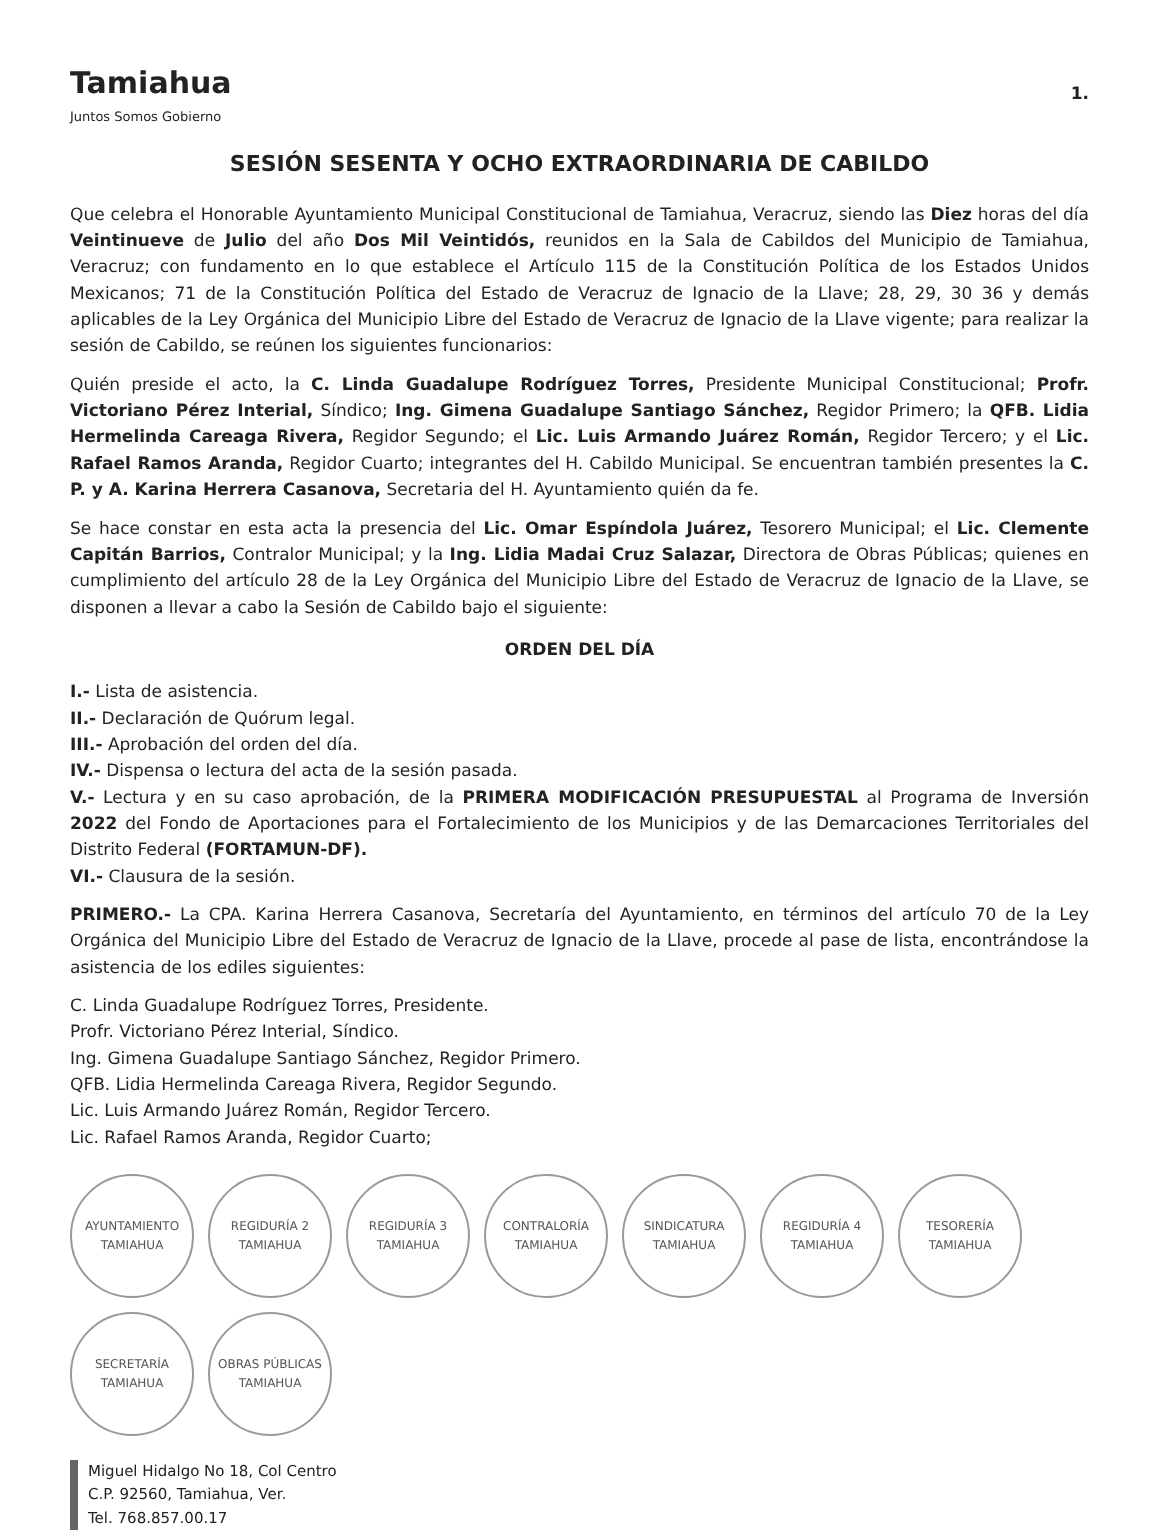Tamiahua
Juntos Somos Gobierno
1.
SESIÓN SESENTA Y OCHO EXTRAORDINARIA DE CABILDO
Que celebra el Honorable Ayuntamiento Municipal Constitucional de Tamiahua, Veracruz, siendo las Diez horas del día Veintinueve de Julio del año Dos Mil Veintidós, reunidos en la Sala de Cabildos del Municipio de Tamiahua, Veracruz; con fundamento en lo que establece el Artículo 115 de la Constitución Política de los Estados Unidos Mexicanos; 71 de la Constitución Política del Estado de Veracruz de Ignacio de la Llave; 28, 29, 30 36 y demás aplicables de la Ley Orgánica del Municipio Libre del Estado de Veracruz de Ignacio de la Llave vigente; para realizar la sesión de Cabildo, se reúnen los siguientes funcionarios:
Quién preside el acto, la C. Linda Guadalupe Rodríguez Torres, Presidente Municipal Constitucional; Profr. Victoriano Pérez Interial, Síndico; Ing. Gimena Guadalupe Santiago Sánchez, Regidor Primero; la QFB. Lidia Hermelinda Careaga Rivera, Regidor Segundo; el Lic. Luis Armando Juárez Román, Regidor Tercero; y el Lic. Rafael Ramos Aranda, Regidor Cuarto; integrantes del H. Cabildo Municipal. Se encuentran también presentes la C. P. y A. Karina Herrera Casanova, Secretaria del H. Ayuntamiento quién da fe.
Se hace constar en esta acta la presencia del Lic. Omar Espíndola Juárez, Tesorero Municipal; el Lic. Clemente Capitán Barrios, Contralor Municipal; y la Ing. Lidia Madai Cruz Salazar, Directora de Obras Públicas; quienes en cumplimiento del artículo 28 de la Ley Orgánica del Municipio Libre del Estado de Veracruz de Ignacio de la Llave, se disponen a llevar a cabo la Sesión de Cabildo bajo el siguiente:
ORDEN DEL DÍA
I.- Lista de asistencia.
II.- Declaración de Quórum legal.
III.- Aprobación del orden del día.
IV.- Dispensa o lectura del acta de la sesión pasada.
V.- Lectura y en su caso aprobación, de la PRIMERA MODIFICACIÓN PRESUPUESTAL al Programa de Inversión 2022 del Fondo de Aportaciones para el Fortalecimiento de los Municipios y de las Demarcaciones Territoriales del Distrito Federal (FORTAMUN-DF).
VI.- Clausura de la sesión.
PRIMERO.- La CPA. Karina Herrera Casanova, Secretaría del Ayuntamiento, en términos del artículo 70 de la Ley Orgánica del Municipio Libre del Estado de Veracruz de Ignacio de la Llave, procede al pase de lista, encontrándose la asistencia de los ediles siguientes:
C. Linda Guadalupe Rodríguez Torres, Presidente.
Profr. Victoriano Pérez Interial, Síndico.
Ing. Gimena Guadalupe Santiago Sánchez, Regidor Primero.
QFB. Lidia Hermelinda Careaga Rivera, Regidor Segundo.
Lic. Luis Armando Juárez Román, Regidor Tercero.
Lic. Rafael Ramos Aranda, Regidor Cuarto;
AYUNTAMIENTO TAMIAHUA
REGIDURÍA 2 TAMIAHUA
REGIDURÍA 3 TAMIAHUA
CONTRALORÍA TAMIAHUA
SINDICATURA TAMIAHUA
REGIDURÍA 4 TAMIAHUA
TESORERÍA TAMIAHUA
SECRETARÍA TAMIAHUA
OBRAS PÚBLICAS TAMIAHUA
Miguel Hidalgo No 18, Col Centro
C.P. 92560, Tamiahua, Ver.
Tel. 768.857.00.17